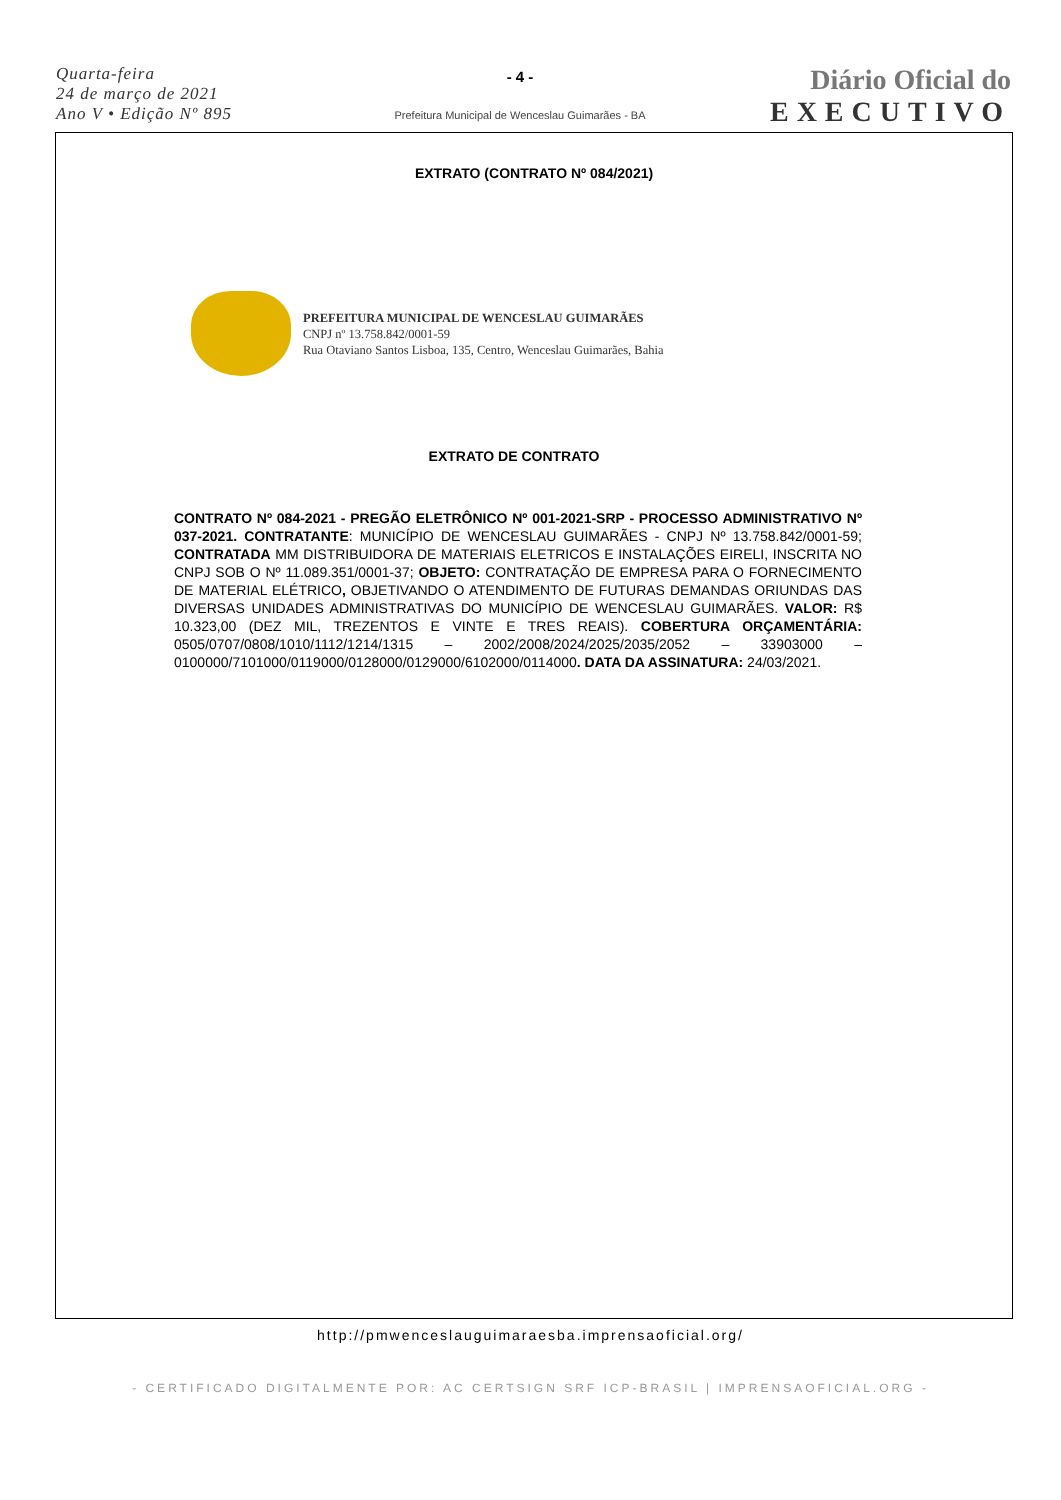Quarta-feira
24 de março de 2021
Ano V • Edição Nº 895
- 4 -
Prefeitura Municipal de Wenceslau Guimarães - BA
Diário Oficial do
EXECUTIVO
EXTRATO (CONTRATO Nº 084/2021)
PREFEITURA MUNICIPAL DE WENCESLAU GUIMARÃES
CNPJ nº 13.758.842/0001-59
Rua Otaviano Santos Lisboa, 135, Centro, Wenceslau Guimarães, Bahia
EXTRATO DE CONTRATO
CONTRATO Nº 084-2021 - PREGÃO ELETRÔNICO Nº 001-2021-SRP - PROCESSO ADMINISTRATIVO Nº 037-2021. CONTRATANTE: MUNICÍPIO DE WENCESLAU GUIMARÃES - CNPJ Nº 13.758.842/0001-59; CONTRATADA MM DISTRIBUIDORA DE MATERIAIS ELETRICOS E INSTALAÇÕES EIRELI, INSCRITA NO CNPJ SOB O Nº 11.089.351/0001-37; OBJETO: CONTRATAÇÃO DE EMPRESA PARA O FORNECIMENTO DE MATERIAL ELÉTRICO, OBJETIVANDO O ATENDIMENTO DE FUTURAS DEMANDAS ORIUNDAS DAS DIVERSAS UNIDADES ADMINISTRATIVAS DO MUNICÍPIO DE WENCESLAU GUIMARÃES. VALOR: R$ 10.323,00 (DEZ MIL, TREZENTOS E VINTE E TRES REAIS). COBERTURA ORÇAMENTÁRIA: 0505/0707/0808/1010/1112/1214/1315 – 2002/2008/2024/2025/2035/2052 – 33903000 – 0100000/7101000/0119000/0128000/0129000/6102000/0114000. DATA DA ASSINATURA: 24/03/2021.
http://pmwenceslauguimaraesba.imprensaoficial.org/
- CERTIFICADO DIGITALMENTE POR: AC CERTSIGN SRF ICP-BRASIL | IMPRENSAOFICIAL.ORG -